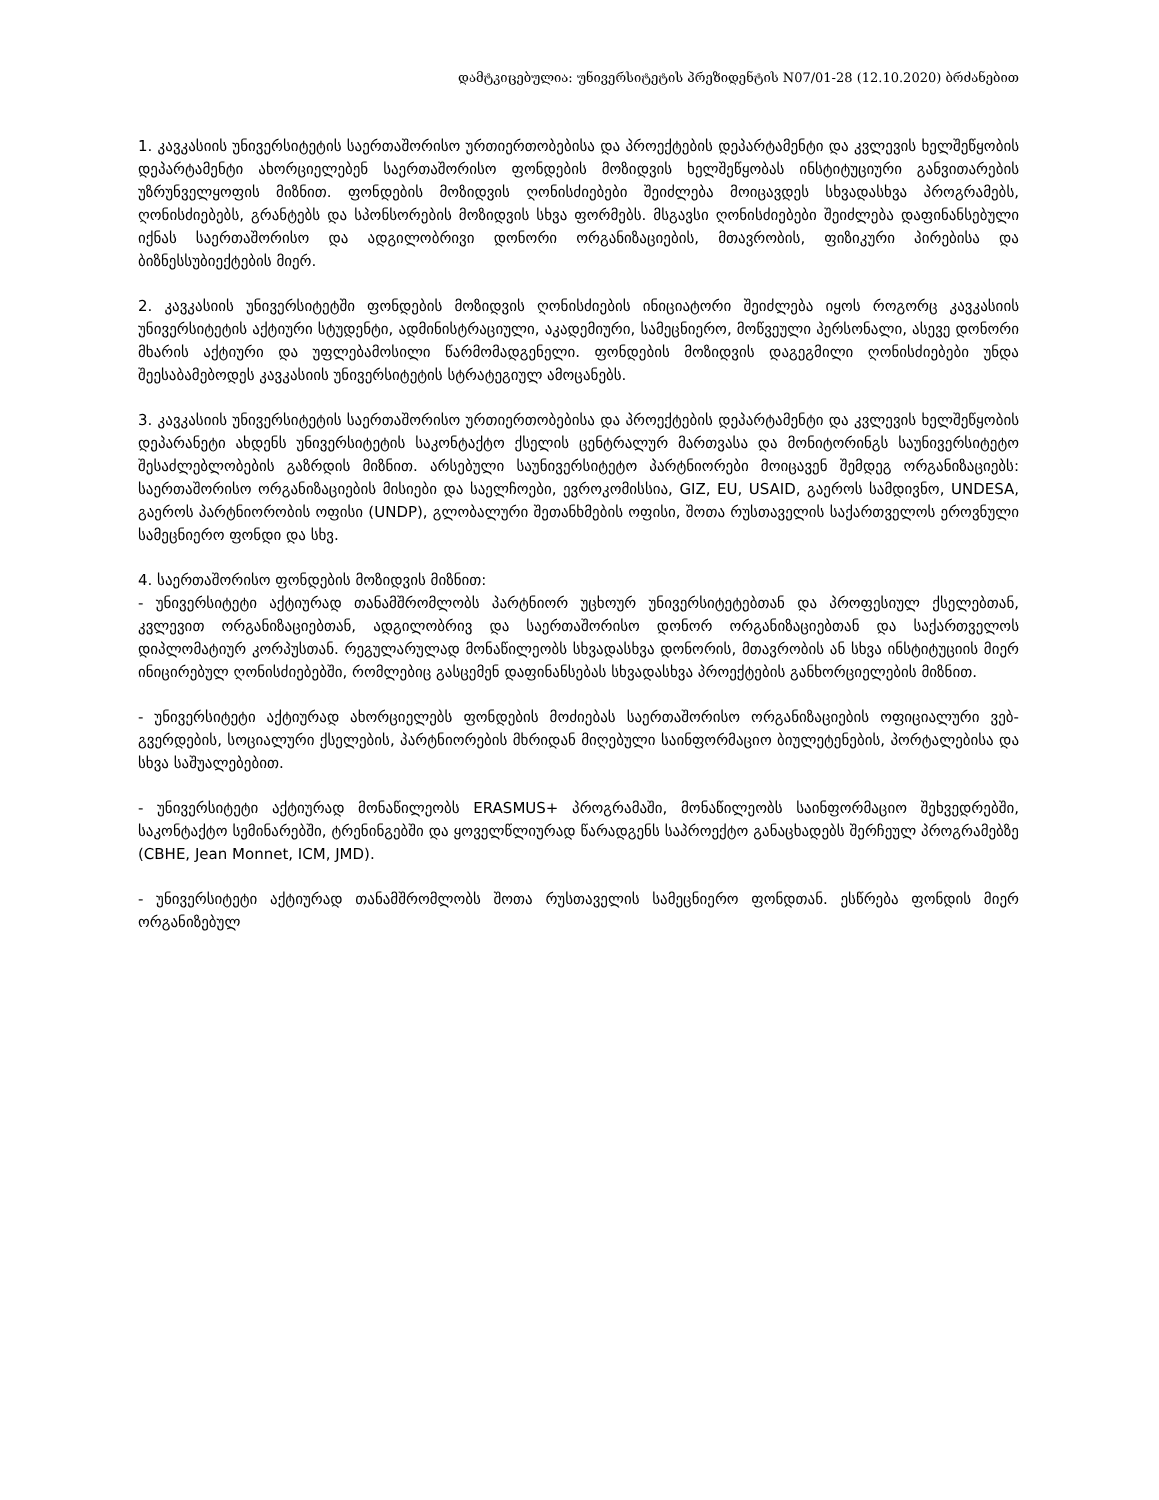დამტკიცებულია: უნივერსიტეტის პრეზიდენტის N07/01-28 (12.10.2020) ბრძანებით
1. კავკასიის უნივერსიტეტის საერთაშორისო ურთიერთობებისა და პროექტების დეპარტამენტი და კვლევის ხელშეწყობის დეპარტამენტი ახორციელებენ საერთაშორისო ფონდების მოზიდვის ხელშეწყობას ინსტიტუციური განვითარების უზრუნველყოფის მიზნით. ფონდების მოზიდვის ღონისძიებები შეიძლება მოიცავდეს სხვადასხვა პროგრამებს, ღონისძიებებს, გრანტებს და სპონსორების მოზიდვის სხვა ფორმებს. მსგავსი ღონისძიებები შეიძლება დაფინანსებული იქნას საერთაშორისო და ადგილობრივი დონორი ორგანიზაციების, მთავრობის, ფიზიკური პირებისა და ბიზნესსუბიექტების მიერ.
2. კავკასიის უნივერსიტეტში ფონდების მოზიდვის ღონისძიების ინიციატორი შეიძლება იყოს როგორც კავკასიის უნივერსიტეტის აქტიური სტუდენტი, ადმინისტრაციული, აკადემიური, სამეცნიერო, მოწვეული პერსონალი, ასევე დონორი მხარის აქტიური და უფლებამოსილი წარმომადგენელი. ფონდების მოზიდვის დაგეგმილი ღონისძიებები უნდა შეესაბამებოდეს კავკასიის უნივერსიტეტის სტრატეგიულ ამოცანებს.
3. კავკასიის უნივერსიტეტის საერთაშორისო ურთიერთობებისა და პროექტების დეპარტამენტი და კვლევის ხელშეწყობის დეპარანეტი ახდენს უნივერსიტეტის საკონტაქტო ქსელის ცენტრალურ მართვასა და მონიტორინგს საუნივერსიტეტო შესაძლებლობების გაზრდის მიზნით. არსებული საუნივერსიტეტო პარტნიორები მოიცავენ შემდეგ ორგანიზაციებს: საერთაშორისო ორგანიზაციების მისიები და საელჩოები, ევროკომისსია, GIZ, EU, USAID, გაეროს სამდივნო, UNDESA, გაეროს პარტნიორობის ოფისი (UNDP), გლობალური შეთანხმების ოფისი, შოთა რუსთაველის საქართველოს ეროვნული სამეცნიერო ფონდი და სხვ.
4. საერთაშორისო ფონდების მოზიდვის მიზნით:
- უნივერსიტეტი აქტიურად თანამშრომლობს პარტნიორ უცხოურ უნივერსიტეტებთან და პროფესიულ ქსელებთან, კვლევით ორგანიზაციებთან, ადგილობრივ და საერთაშორისო დონორ ორგანიზაციებთან და საქართველოს დიპლომატიურ კორპუსთან. რეგულარულად მონაწილეობს სხვადასხვა დონორის, მთავრობის ან სხვა ინსტიტუციის მიერ ინიცირებულ ღონისძიებებში, რომლებიც გასცემენ დაფინანსებას სხვადასხვა პროექტების განხორციელების მიზნით.
- უნივერსიტეტი აქტიურად ახორციელებს ფონდების მოძიებას საერთაშორისო ორგანიზაციების ოფიციალური ვებ-გვერდების, სოციალური ქსელების, პარტნიორების მხრიდან მიღებული საინფორმაციო ბიულეტენების, პორტალებისა და სხვა საშუალებებით.
- უნივერსიტეტი აქტიურად მონაწილეობს ERASMUS+ პროგრამაში, მონაწილეობს საინფორმაციო შეხვედრებში, საკონტაქტო სემინარებში, ტრენინგებში და ყოველწლიურად წარადგენს საპროექტო განაცხადებს შერჩეულ პროგრამებზე (CBHE, Jean Monnet, ICM, JMD).
- უნივერსიტეტი აქტიურად თანამშრომლობს შოთა რუსთაველის სამეცნიერო ფონდთან. ესწრება ფონდის მიერ ორგანიზებულ